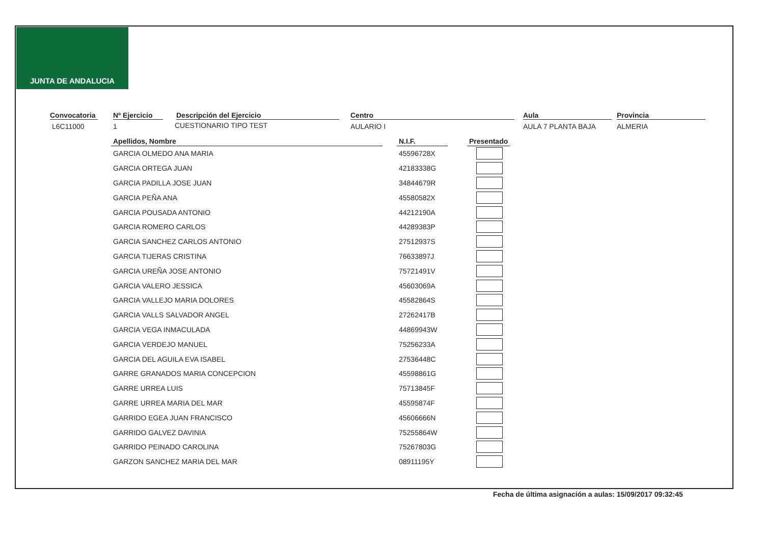JUNTA DE ANDALUCIA
Convocatoria
L6C11000
Nº Ejercicio
1
Descripción del Ejercicio
CUESTIONARIO TIPO TEST
Centro
AULARIO I
Aula
AULA 7 PLANTA BAJA
Provincia
ALMERIA
| Apellidos, Nombre | | N.I.F. | | Presentado |
| --- | --- | --- | --- | --- |
| GARCIA OLMEDO ANA MARIA | | 45596728X | | |
| GARCIA ORTEGA JUAN | | 42183338G | | |
| GARCIA PADILLA JOSE JUAN | | 34844679R | | |
| GARCIA PEÑA ANA | | 45580582X | | |
| GARCIA POUSADA ANTONIO | | 44212190A | | |
| GARCIA ROMERO CARLOS | | 44289383P | | |
| GARCIA SANCHEZ CARLOS ANTONIO | | 27512937S | | |
| GARCIA TIJERAS CRISTINA | | 76633897J | | |
| GARCIA UREÑA JOSE ANTONIO | | 75721491V | | |
| GARCIA VALERO JESSICA | | 45603069A | | |
| GARCIA VALLEJO MARIA DOLORES | | 45582864S | | |
| GARCIA VALLS SALVADOR ANGEL | | 27262417B | | |
| GARCIA VEGA INMACULADA | | 44869943W | | |
| GARCIA VERDEJO MANUEL | | 75256233A | | |
| GARCIA DEL AGUILA EVA ISABEL | | 27536448C | | |
| GARRE GRANADOS MARIA CONCEPCION | | 45598861G | | |
| GARRE URREA LUIS | | 75713845F | | |
| GARRE URREA MARIA DEL MAR | | 45595874F | | |
| GARRIDO EGEA JUAN FRANCISCO | | 45606666N | | |
| GARRIDO GALVEZ DAVINIA | | 75255864W | | |
| GARRIDO PEINADO CAROLINA | | 75267803G | | |
| GARZON SANCHEZ MARIA DEL MAR | | 08911195Y | | |
Fecha de última asignación a aulas: 15/09/2017 09:32:45